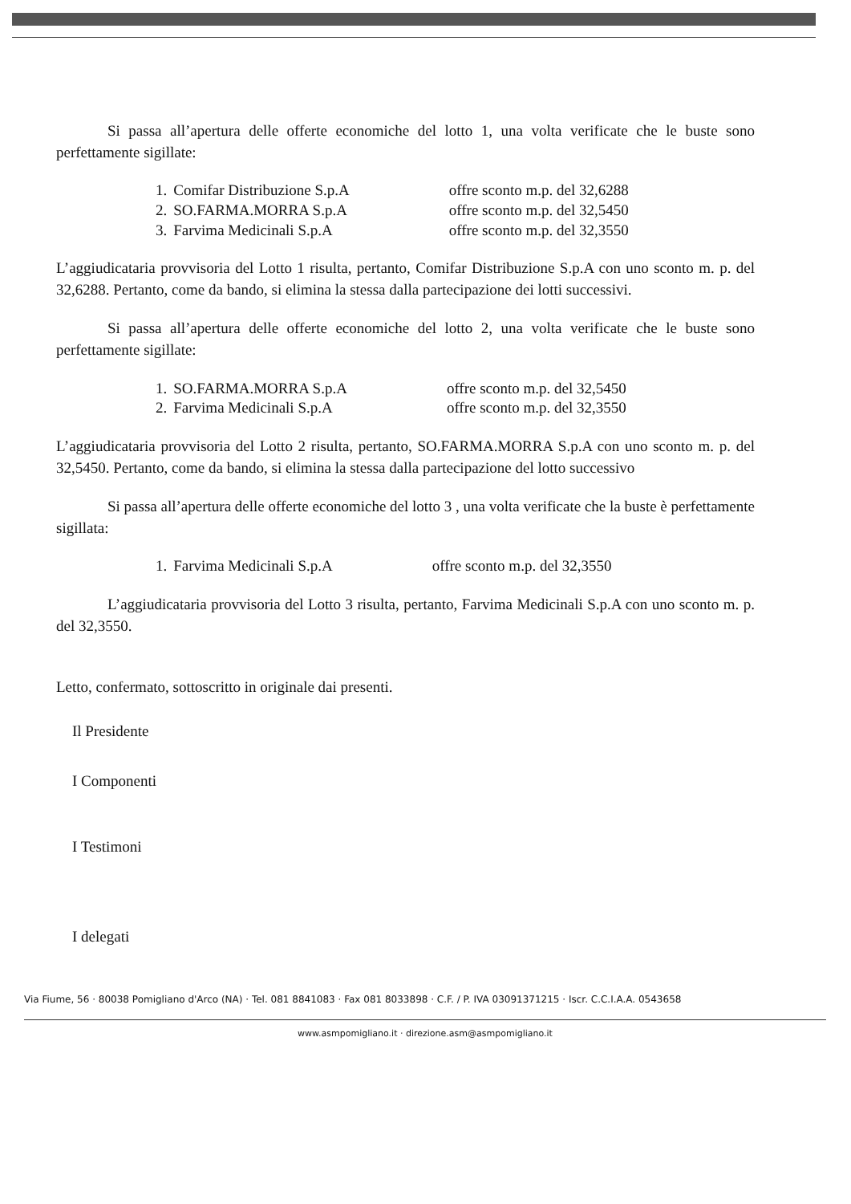Si passa all’apertura delle offerte economiche del lotto 1, una volta verificate che le buste sono perfettamente sigillate:
| 1. | Comifar Distribuzione S.p.A | offre sconto m.p. del 32,6288 |
| 2. | SO.FARMA.MORRA S.p.A | offre sconto m.p. del 32,5450 |
| 3. | Farvima Medicinali S.p.A | offre sconto m.p. del 32,3550 |
L’aggiudicataria provvisoria del Lotto 1 risulta, pertanto, Comifar Distribuzione S.p.A con uno sconto m. p. del 32,6288. Pertanto, come da bando, si elimina la stessa dalla partecipazione dei lotti successivi.
Si passa all’apertura delle offerte economiche del lotto 2, una volta verificate che le buste sono perfettamente sigillate:
| 1. | SO.FARMA.MORRA S.p.A | offre sconto m.p. del 32,5450 |
| 2. | Farvima Medicinali S.p.A | offre sconto m.p. del 32,3550 |
L’aggiudicataria provvisoria del Lotto 2 risulta, pertanto, SO.FARMA.MORRA S.p.A con uno sconto m. p. del 32,5450. Pertanto, come da bando, si elimina la stessa dalla partecipazione del lotto successivo
Si passa all’apertura delle offerte economiche del lotto 3 , una volta verificate che la buste è perfettamente sigillata:
| 1. | Farvima Medicinali S.p.A | offre sconto m.p. del 32,3550 |
L’aggiudicataria provvisoria del Lotto 3 risulta, pertanto, Farvima Medicinali S.p.A con uno sconto m. p. del 32,3550.
Letto, confermato, sottoscritto in originale dai presenti.
Il Presidente
I Componenti
I Testimoni
I delegati
Via Fiume, 56 · 80038 Pomigliano d'Arco (NA) · Tel. 081 8841083 · Fax 081 8033898 · C.F. / P. IVA 03091371215 · Iscr. C.C.I.A.A. 0543658
www.asmpomigliano.it · direzione.asm@asmpomigliano.it